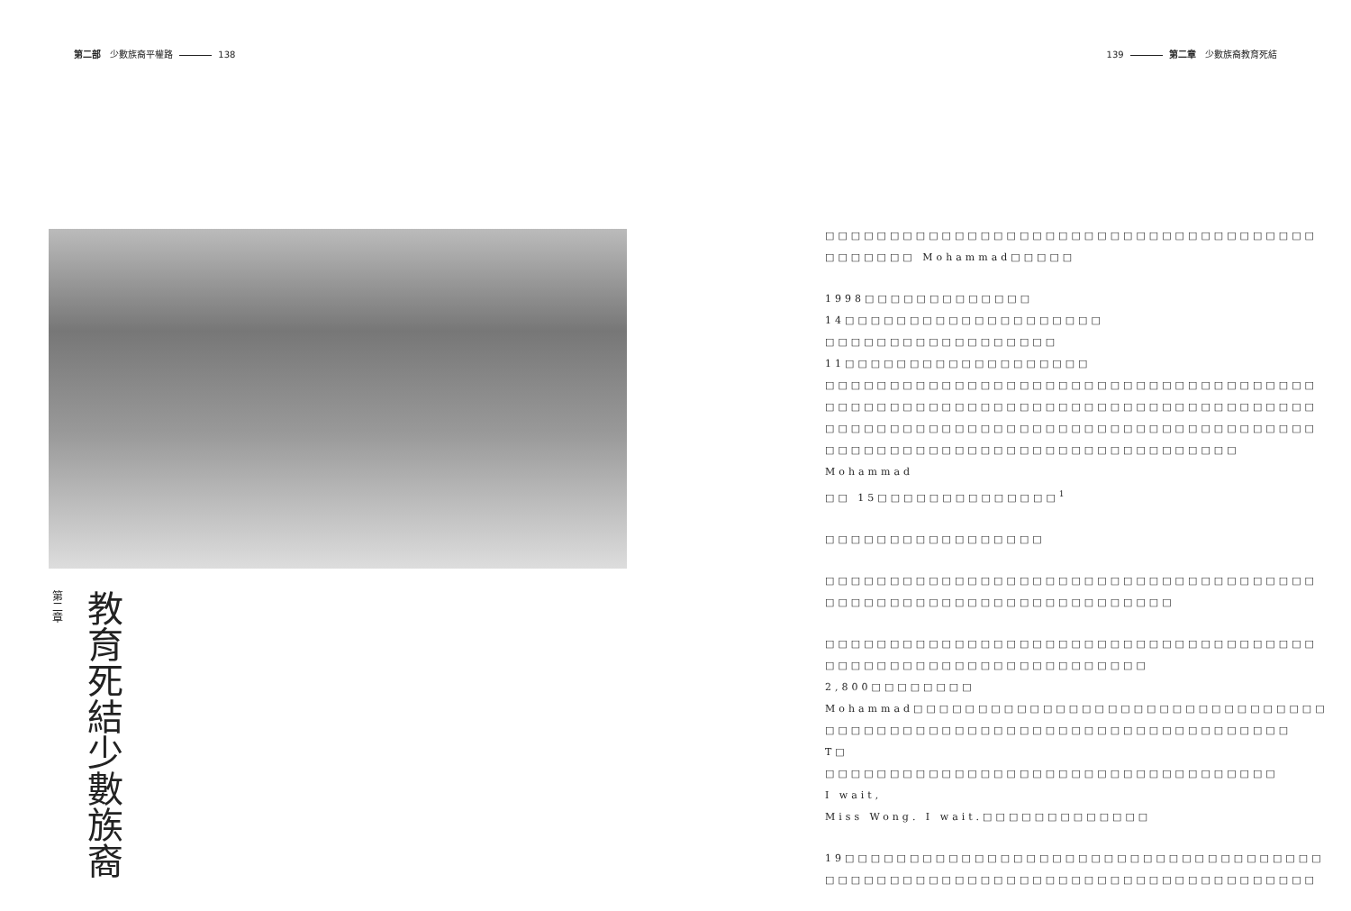第二部　少數族裔平權路 138 139 第二章　少數族裔教育死結
第二章
少數族裔 教育死結
□□□□□□□□□□□□□□□□□□□□□□□□□□□□□□□□□□□□□□
□□□□□□□ Mohammad□□□□□
1998□□□□□□□□□□□□□ 14□□□□□□□□□□□□□□□□□□□□
□□□□□□□□□□□□□□□□□□ 11□□□□□□□□□□□□□□□□□□□
□□□□□□□□□□□□□□□□□□□□□□□□□□□□□□□□□□□□□□
□□□□□□□□□□□□□□□□□□□□□□□□□□□□□□□□□□□□□□
□□□□□□□□□□□□□□□□□□□□□□□□□□□□□□□□□□□□□□
□□□□□□□□□□□□□□□□□□□□□□□□□□□□□□□□ Mohammad
□□ 15□□□□□□□□□□□□□□<sup>1</sup>
□□□□□□□□□□□□□□□□□
□□□□□□□□□□□□□□□□□□□□□□□□□□□□□□□□□□□□□□
□□□□□□□□□□□□□□□□□□□□□□□□□□□
□□□□□□□□□□□□□□□□□□□□□□□□□□□□□□□□□□□□□□
□□□□□□□□□□□□□□□□□□□□□□□□□ 2,800□□□□□□□□
Mohammad□□□□□□□□□□□□□□□□□□□□□□□□□□□□□□□□
□□□□□□□□□□□□□□□□□□□□□□□□□□□□□□□□□□□□ T□
□□□□□□□□□□□□□□□□□□□□□□□□□□□□□□□□□□□ I wait,
Miss Wong. I wait.□□□□□□□□□□□□□
19□□□□□□□□□□□□□□□□□□□□□□□□□□□□□□□□□□□□□
□□□□□□□□□□□□□□□□□□□□□□□□□□□□□□□□□□□□□□